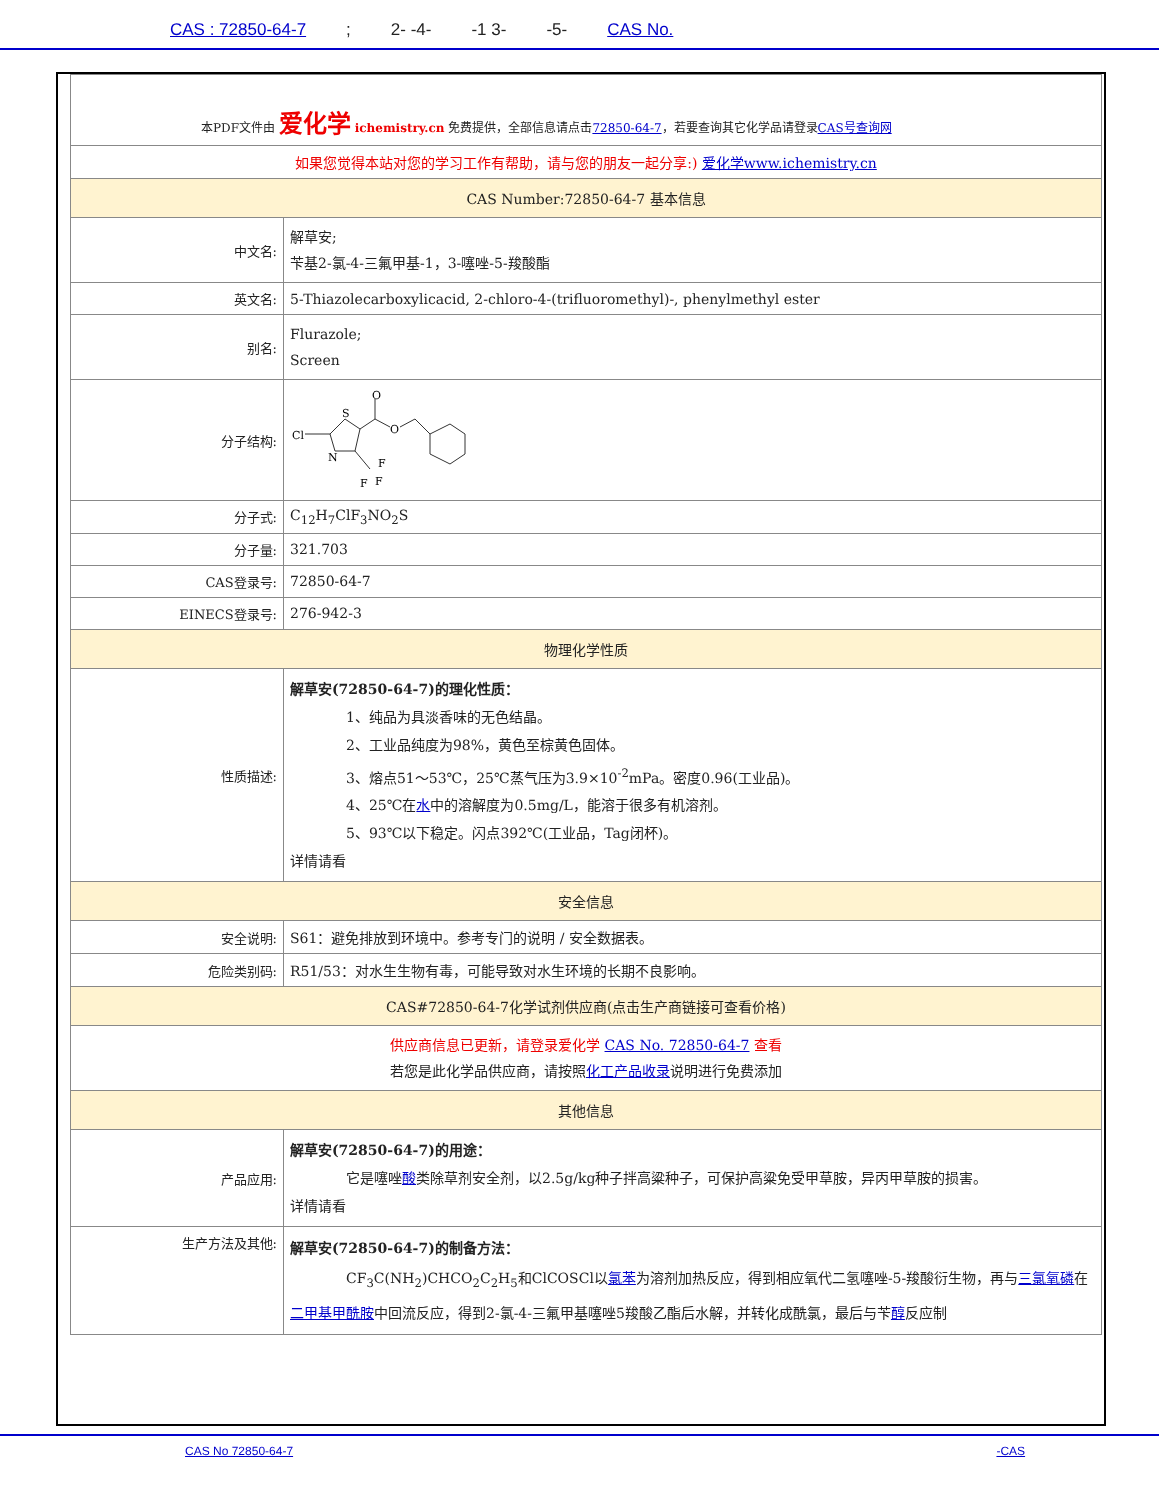CAS : 72850-64-7; 2- -4- -1 3- -5- CAS No.
| 本PDF文件由 爱化学 ichemistry.cn 免费提供，全部信息请点击 72850-64-7 ，若要查询其它化学品请登录 CAS号查询网 | |
| 如果您觉得本站对您的学习工作有帮助，请与您的朋友一起分享:) 爱化学www.ichemistry.cn | |
| CAS Number:72850-64-7 基本信息 | |
| 中文名: | 解草安; 苄基2-氯-4-三氟甲基-1，3-噻唑-5-羧酸酯 |
| 英文名: | 5-Thiazolecarboxylicacid, 2-chloro-4-(trifluoromethyl)-, phenylmethyl ester |
| 别名: | Flurazole; Screen |
| 分子结构: | Cl S N O O F F F |
| 分子式: | C<sub>12</sub>H<sub>7</sub>ClF<sub>3</sub>NO<sub>2</sub>S |
| 分子量: | 321.703 |
| CAS登录号: | 72850-64-7 |
| EINECS登录号: | 276-942-3 |
| 物理化学性质 | |
| 性质描述: | 解草安(72850-64-7)的理化性质： 1、纯品为具淡香味的无色结晶。 2、工业品纯度为98%，黄色至棕黄色固体。 3、熔点51～53℃，25℃蒸气压为3.9×10<sup>-2</sup>mPa。密度0.96(工业品)。 4、25℃在 水 中的溶解度为0.5mg/L，能溶于很多有机溶剂。 5、93℃以下稳定。闪点392℃(工业品，Tag闭杯)。 详情请看 |
| 安全信息 | |
| 安全说明: | S61：避免排放到环境中。参考专门的说明 / 安全数据表。 |
| 危险类别码: | R51/53：对水生生物有毒，可能导致对水生环境的长期不良影响。 |
| CAS#72850-64-7化学试剂供应商(点击生产商链接可查看价格) | |
| 供应商信息已更新，请登录爱化学 CAS No. 72850-64-7 查看 若您是此化学品供应商，请按照 化工产品收录 说明进行免费添加 | |
| 其他信息 | |
| 产品应用: | 解草安(72850-64-7)的用途： 它是噻唑 酸 类除草剂安全剂，以2.5g/kg种子拌高粱种子，可保护高粱免受甲草胺，异丙甲草胺的损害。 详情请看 |
| 生产方法及其他: | 解草安(72850-64-7)的制备方法： CF<sub>3</sub>C(NH<sub>2</sub>)CHCO<sub>2</sub>C<sub>2</sub>H<sub>5</sub>和ClCOSCl以 氯苯 为溶剂加热反应，得到相应氧代二氢噻唑-5-羧酸衍生物，再与 三氯氧磷 在 二甲基甲酰胺 中回流反应，得到2-氯-4-三氟甲基噻唑5羧酸乙酯后水解，并转化成酰氯，最后与苄 醇 反应制 |
CAS No 72850-64-7 -CAS